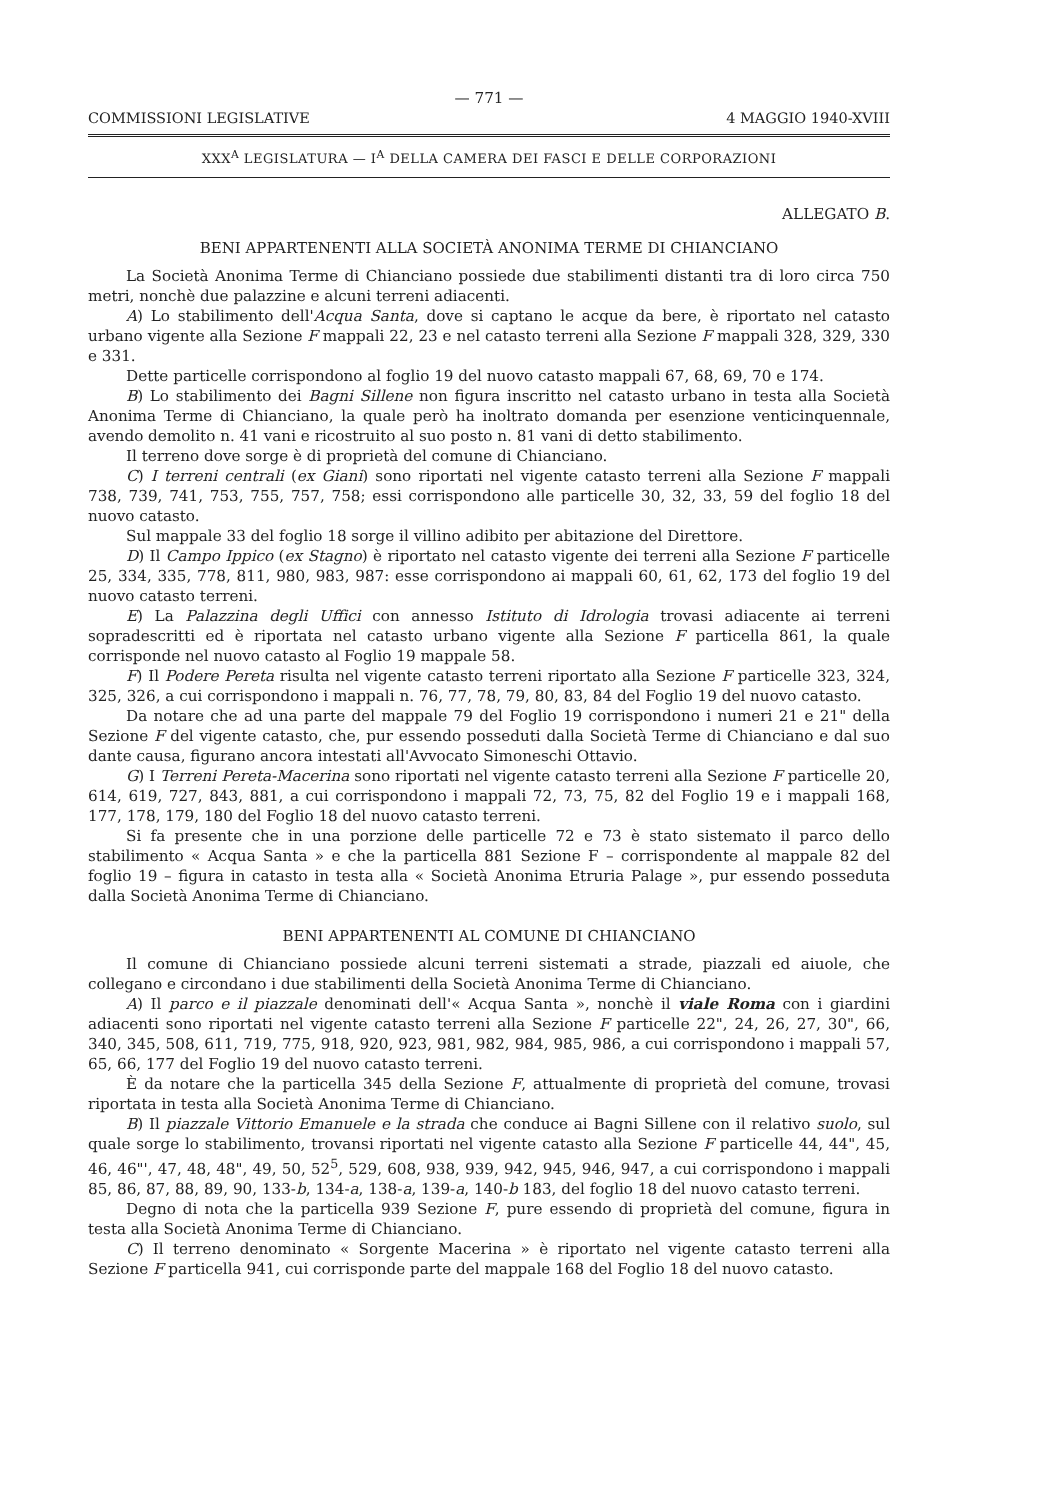— 771 —
COMMISSIONI LEGISLATIVE 4 MAGGIO 1940-XVIII
XXX<sup>A</sup> LEGISLATURA — I<sup>A</sup> DELLA CAMERA DEI FASCI E DELLE CORPORAZIONI
ALLEGATO B.
BENI APPARTENENTI ALLA SOCIETÀ ANONIMA TERME DI CHIANCIANO
La Società Anonima Terme di Chianciano possiede due stabilimenti distanti tra di loro circa 750 metri, nonchè due palazzine e alcuni terreni adiacenti.
A) Lo stabilimento dell'Acqua Santa, dove si captano le acque da bere, è riportato nel catasto urbano vigente alla Sezione F mappali 22, 23 e nel catasto terreni alla Sezione F mappali 328, 329, 330 e 331.
Dette particelle corrispondono al foglio 19 del nuovo catasto mappali 67, 68, 69, 70 e 174.
B) Lo stabilimento dei Bagni Sillene non figura inscritto nel catasto urbano in testa alla Società Anonima Terme di Chianciano, la quale però ha inoltrato domanda per esenzione venticinquennale, avendo demolito n. 41 vani e ricostruito al suo posto n. 81 vani di detto stabilimento.
Il terreno dove sorge è di proprietà del comune di Chianciano.
C) I terreni centrali (ex Giani) sono riportati nel vigente catasto terreni alla Sezione F mappali 738, 739, 741, 753, 755, 757, 758; essi corrispondono alle particelle 30, 32, 33, 59 del foglio 18 del nuovo catasto.
Sul mappale 33 del foglio 18 sorge il villino adibito per abitazione del Direttore.
D) Il Campo Ippico (ex Stagno) è riportato nel catasto vigente dei terreni alla Sezione F particelle 25, 334, 335, 778, 811, 980, 983, 987: esse corrispondono ai mappali 60, 61, 62, 173 del foglio 19 del nuovo catasto terreni.
E) La Palazzina degli Uffici con annesso Istituto di Idrologia trovasi adiacente ai terreni sopradescritti ed è riportata nel catasto urbano vigente alla Sezione F particella 861, la quale corrisponde nel nuovo catasto al Foglio 19 mappale 58.
F) Il Podere Pereta risulta nel vigente catasto terreni riportato alla Sezione F particelle 323, 324, 325, 326, a cui corrispondono i mappali n. 76, 77, 78, 79, 80, 83, 84 del Foglio 19 del nuovo catasto.
Da notare che ad una parte del mappale 79 del Foglio 19 corrispondono i numeri 21 e 21" della Sezione F del vigente catasto, che, pur essendo posseduti dalla Società Terme di Chianciano e dal suo dante causa, figurano ancora intestati all'Avvocato Simoneschi Ottavio.
G) I Terreni Pereta-Macerina sono riportati nel vigente catasto terreni alla Sezione F particelle 20, 614, 619, 727, 843, 881, a cui corrispondono i mappali 72, 73, 75, 82 del Foglio 19 e i mappali 168, 177, 178, 179, 180 del Foglio 18 del nuovo catasto terreni.
Si fa presente che in una porzione delle particelle 72 e 73 è stato sistemato il parco dello stabilimento « Acqua Santa » e che la particella 881 Sezione F – corrispondente al mappale 82 del foglio 19 – figura in catasto in testa alla « Società Anonima Etruria Palage », pur essendo posseduta dalla Società Anonima Terme di Chianciano.
BENI APPARTENENTI AL COMUNE DI CHIANCIANO
Il comune di Chianciano possiede alcuni terreni sistemati a strade, piazzali ed aiuole, che collegano e circondano i due stabilimenti della Società Anonima Terme di Chianciano.
A) Il parco e il piazzale denominati dell'« Acqua Santa », nonchè il viale Roma con i giardini adiacenti sono riportati nel vigente catasto terreni alla Sezione F particelle 22", 24, 26, 27, 30", 66, 340, 345, 508, 611, 719, 775, 918, 920, 923, 981, 982, 984, 985, 986, a cui corrispondono i mappali 57, 65, 66, 177 del Foglio 19 del nuovo catasto terreni.
È da notare che la particella 345 della Sezione F, attualmente di proprietà del comune, trovasi riportata in testa alla Società Anonima Terme di Chianciano.
B) Il piazzale Vittorio Emanuele e la strada che conduce ai Bagni Sillene con il relativo suolo, sul quale sorge lo stabilimento, trovansi riportati nel vigente catasto alla Sezione F particelle 44, 44", 45, 46, 46"', 47, 48, 48", 49, 50, 52<sup>5</sup>, 529, 608, 938, 939, 942, 945, 946, 947, a cui corrispondono i mappali 85, 86, 87, 88, 89, 90, 133-b, 134-a, 138-a, 139-a, 140-b 183, del foglio 18 del nuovo catasto terreni.
Degno di nota che la particella 939 Sezione F, pure essendo di proprietà del comune, figura in testa alla Società Anonima Terme di Chianciano.
C) Il terreno denominato « Sorgente Macerina » è riportato nel vigente catasto terreni alla Sezione F particella 941, cui corrisponde parte del mappale 168 del Foglio 18 del nuovo catasto.